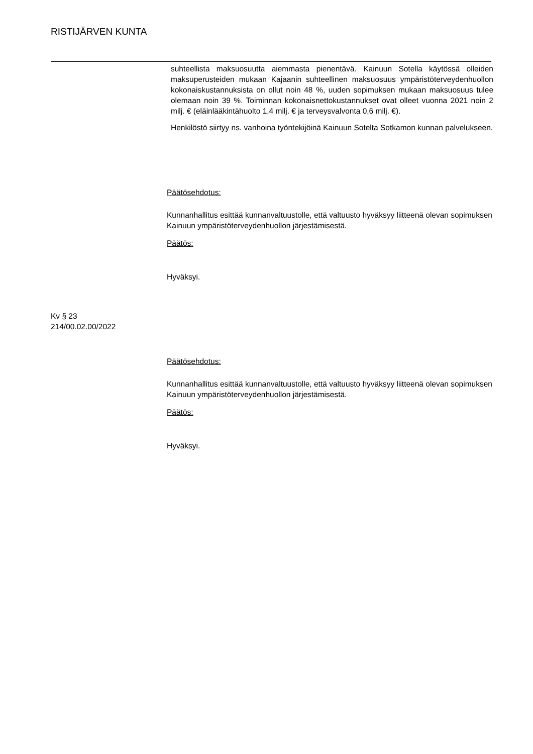RISTIJÄRVEN KUNTA
suhteellista maksuosuutta aiemmasta pienentävä. Kainuun Sotella käytössä olleiden maksuperusteiden mukaan Kajaanin suhteellinen maksuosuus ympäristöterveydenhuollon kokonaiskustannuksista on ollut noin 48 %, uuden sopimuksen mukaan maksuosuus tulee olemaan noin 39 %. Toiminnan kokonaisnettokustannukset ovat olleet vuonna 2021 noin 2 milj. € (eläinlääkintähuolto 1,4 milj. € ja terveysvalvonta 0,6 milj. €).
Henkilöstö siirtyy ns. vanhoina työntekijöinä Kainuun Sotelta Sotkamon kunnan palvelukseen.
Päätösehdotus:
Kunnanhallitus esittää kunnanvaltuustolle, että valtuusto hyväksyy liitteenä olevan sopimuksen Kainuun ympäristöterveydenhuollon järjestämisestä.
Päätös:
Hyväksyi.
Kv § 23
214/00.02.00/2022
Päätösehdotus:
Kunnanhallitus esittää kunnanvaltuustolle, että valtuusto hyväksyy liitteenä olevan sopimuksen Kainuun ympäristöterveydenhuollon järjestämisestä.
Päätös:
Hyväksyi.